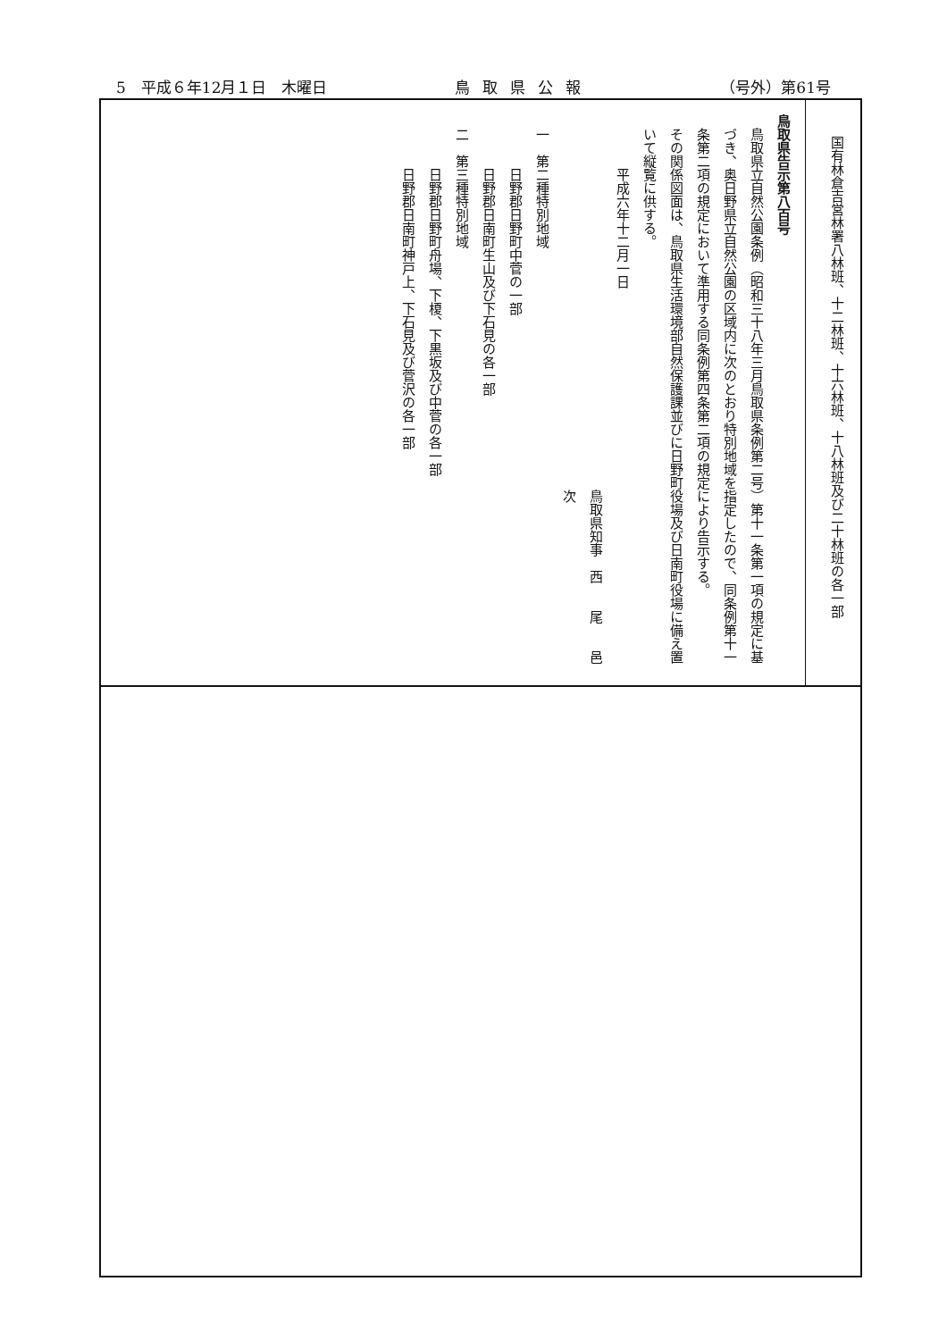5　平成６年12月１日　木曜日 鳥取県公報 （号外）第61号
国有林倉吉営林署八林班、十二林班、十六林班、十八林班及び二十林班の各一部
鳥取県告示第八百号
鳥取県立自然公園条例（昭和三十八年三月鳥取県条例第二号）第十一条第一項の規定に基づき、奥日野県立自然公園の区域内に次のとおり特別地域を指定したので、同条例第十一条第二項の規定において準用する同条例第四条第二項の規定により告示する。
その関係図面は、鳥取県生活環境部自然保護課並びに日野町役場及び日南町役場に備え置いて縦覧に供する。
平成六年十二月一日
鳥取県知事　西　　尾　　邑　　次
一　第二種特別地域
日野郡日野町中菅の一部
日野郡日南町生山及び下石見の各一部
二　第三種特別地域
日野郡日野町舟場、下榎、下黒坂及び中菅の各一部
日野郡日南町神戸上、下石見及び菅沢の各一部